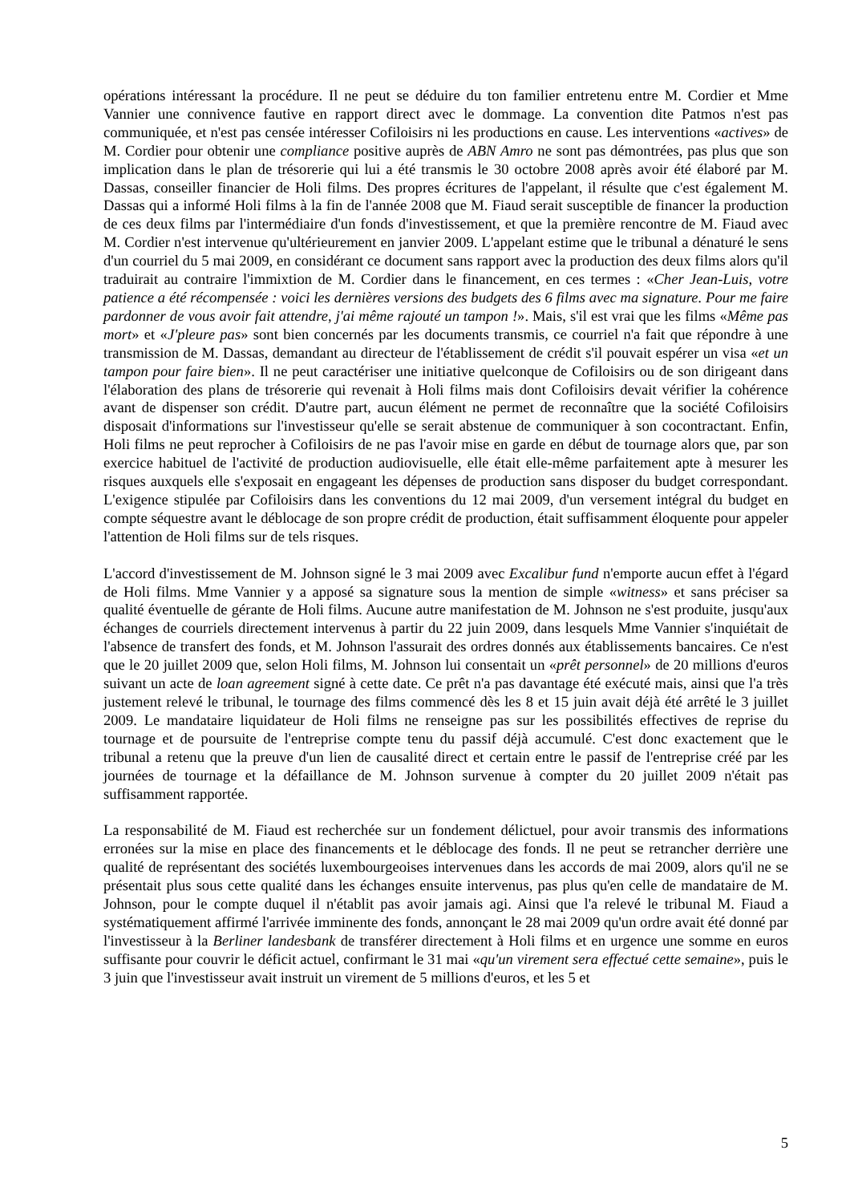opérations intéressant la procédure. Il ne peut se déduire du ton familier entretenu entre M. Cordier et Mme Vannier une connivence fautive en rapport direct avec le dommage. La convention dite Patmos n'est pas communiquée, et n'est pas censée intéresser Cofiloisirs ni les productions en cause. Les interventions «actives» de M. Cordier pour obtenir une compliance positive auprès de ABN Amro ne sont pas démontrées, pas plus que son implication dans le plan de trésorerie qui lui a été transmis le 30 octobre 2008 après avoir été élaboré par M. Dassas, conseiller financier de Holi films. Des propres écritures de l'appelant, il résulte que c'est également M. Dassas qui a informé Holi films à la fin de l'année 2008 que M. Fiaud serait susceptible de financer la production de ces deux films par l'intermédiaire d'un fonds d'investissement, et que la première rencontre de M. Fiaud avec M. Cordier n'est intervenue qu'ultérieurement en janvier 2009. L'appelant estime que le tribunal a dénaturé le sens d'un courriel du 5 mai 2009, en considérant ce document sans rapport avec la production des deux films alors qu'il traduirait au contraire l'immixtion de M. Cordier dans le financement, en ces termes : «Cher Jean-Luis, votre patience a été récompensée : voici les dernières versions des budgets des 6 films avec ma signature. Pour me faire pardonner de vous avoir fait attendre, j'ai même rajouté un tampon !». Mais, s'il est vrai que les films «Même pas mort» et «J'pleure pas» sont bien concernés par les documents transmis, ce courriel n'a fait que répondre à une transmission de M. Dassas, demandant au directeur de l'établissement de crédit s'il pouvait espérer un visa «et un tampon pour faire bien». Il ne peut caractériser une initiative quelconque de Cofiloisirs ou de son dirigeant dans l'élaboration des plans de trésorerie qui revenait à Holi films mais dont Cofiloisirs devait vérifier la cohérence avant de dispenser son crédit. D'autre part, aucun élément ne permet de reconnaître que la société Cofiloisirs disposait d'informations sur l'investisseur qu'elle se serait abstenue de communiquer à son cocontractant. Enfin, Holi films ne peut reprocher à Cofiloisirs de ne pas l'avoir mise en garde en début de tournage alors que, par son exercice habituel de l'activité de production audiovisuelle, elle était elle-même parfaitement apte à mesurer les risques auxquels elle s'exposait en engageant les dépenses de production sans disposer du budget correspondant. L'exigence stipulée par Cofiloisirs dans les conventions du 12 mai 2009, d'un versement intégral du budget en compte séquestre avant le déblocage de son propre crédit de production, était suffisamment éloquente pour appeler l'attention de Holi films sur de tels risques.
L'accord d'investissement de M. Johnson signé le 3 mai 2009 avec Excalibur fund n'emporte aucun effet à l'égard de Holi films. Mme Vannier y a apposé sa signature sous la mention de simple «witness» et sans préciser sa qualité éventuelle de gérante de Holi films. Aucune autre manifestation de M. Johnson ne s'est produite, jusqu'aux échanges de courriels directement intervenus à partir du 22 juin 2009, dans lesquels Mme Vannier s'inquiétait de l'absence de transfert des fonds, et M. Johnson l'assurait des ordres donnés aux établissements bancaires. Ce n'est que le 20 juillet 2009 que, selon Holi films, M. Johnson lui consentait un «prêt personnel» de 20 millions d'euros suivant un acte de loan agreement signé à cette date. Ce prêt n'a pas davantage été exécuté mais, ainsi que l'a très justement relevé le tribunal, le tournage des films commencé dès les 8 et 15 juin avait déjà été arrêté le 3 juillet 2009. Le mandataire liquidateur de Holi films ne renseigne pas sur les possibilités effectives de reprise du tournage et de poursuite de l'entreprise compte tenu du passif déjà accumulé. C'est donc exactement que le tribunal a retenu que la preuve d'un lien de causalité direct et certain entre le passif de l'entreprise créé par les journées de tournage et la défaillance de M. Johnson survenue à compter du 20 juillet 2009 n'était pas suffisamment rapportée.
La responsabilité de M. Fiaud est recherchée sur un fondement délictuel, pour avoir transmis des informations erronées sur la mise en place des financements et le déblocage des fonds. Il ne peut se retrancher derrière une qualité de représentant des sociétés luxembourgeoises intervenues dans les accords de mai 2009, alors qu'il ne se présentait plus sous cette qualité dans les échanges ensuite intervenus, pas plus qu'en celle de mandataire de M. Johnson, pour le compte duquel il n'établit pas avoir jamais agi. Ainsi que l'a relevé le tribunal M. Fiaud a systématiquement affirmé l'arrivée imminente des fonds, annonçant le 28 mai 2009 qu'un ordre avait été donné par l'investisseur à la Berliner landesbank de transférer directement à Holi films et en urgence une somme en euros suffisante pour couvrir le déficit actuel, confirmant le 31 mai «qu'un virement sera effectué cette semaine», puis le 3 juin que l'investisseur avait instruit un virement de 5 millions d'euros, et les 5 et
5